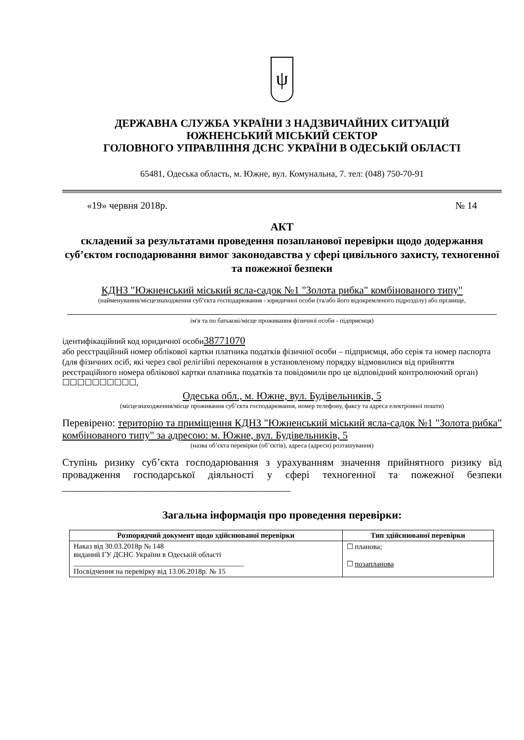ψ
ДЕРЖАВНА СЛУЖБА УКРАЇНИ З НАДЗВИЧАЙНИХ СИТУАЦІЙ
ЮЖНЕНСЬКИЙ МІСЬКИЙ СЕКТОР
ГОЛОВНОГО УПРАВЛІННЯ ДСНС УКРАЇНИ В ОДЕСЬКІЙ ОБЛАСТІ
65481, Одеська область, м. Южне, вул. Комунальна, 7. тел: (048) 750-70-91
«19» червня 2018р. № 14
АКТ
складений за результатами проведення позапланової перевірки щодо додержання суб’єктом господарювання вимог законодавства у сфері цивільного захисту, техногенної та пожежної безпеки
КДНЗ "Южненський міський ясла-садок №1 "Золота рибка" комбінованого типу"
(найменування/місцезнаходження суб’єкта господарювання - юридичної особи (та/або його відокремленого підрозділу) або прізвище,
ім'я та по батькові/місце проживання фізичної особи - підприємця)
ідентифікаційний код юридичної особи38771070
або реєстраційний номер облікової картки платника податків фізичної особи – підприємця, або серія та номер паспорта (для фізичних осіб, які через свої релігійні переконання в установленому порядку відмовилися від прийняття реєстраційного номера облікової картки платника податків та повідомили про це відповідний контролюючий орган) ☐☐☐☐☐☐☐☐☐☐,
Одеська обл., м. Южне, вул. Будівельників, 5
(місцезнаходження/місце проживання суб’єкта господарювання, номер телефону, факсу та адреса електронної пошти)
Перевірено: територію та приміщення КДНЗ "Южненський міський ясла-садок №1 "Золота рибка" комбінованого типу" за адресою: м. Южне, вул. Будівельників, 5
(назва об’єкта перевірки (об’єктів), адреса (адреси) розташування)
Ступінь ризику суб’єкта господарювання з урахуванням значення прийнятного ризику від провадження господарської діяльності у сфері техногенної та пожежної безпеки ____________________________________________
Загальна інформація про проведення перевірки:
| Розпорядчий документ щодо здійснюваної перевірки | Тип здійснюваної перевірки |
| --- | --- |
| Наказ від 30.03.2018р № 148 виданий ГУ ДСНС України в Одеській області ______________________________________________ Посвідчення на перевірку від 13.06.2018р. № 15 | ☐ планова; ☐ позапланова |